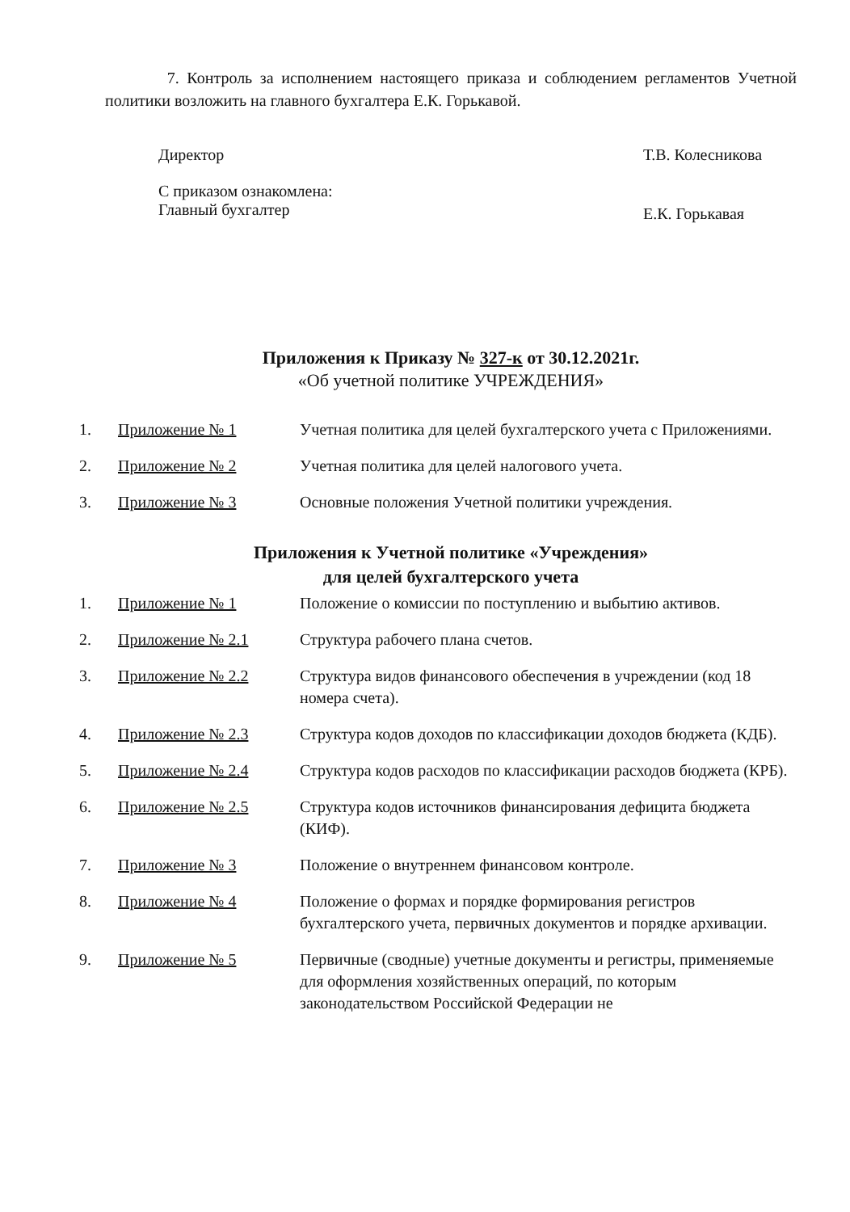7. Контроль за исполнением настоящего приказа и соблюдением регламентов Учетной политики возложить на главного бухгалтера Е.К. Горькавой.
| Директор | Т.В. Колесникова |
| С приказом ознакомлена: Главный бухгалтер | Е.К. Горькавая |
Приложения к Приказу № 327-к от 30.12.2021г.
«Об учетной политике УЧРЕЖДЕНИЯ»
| 1. | Приложение № 1 | Учетная политика для целей бухгалтерского учета с Приложениями. |
| 2. | Приложение № 2 | Учетная политика для целей налогового учета. |
| 3. | Приложение № 3 | Основные положения Учетной политики учреждения. |
Приложения к Учетной политике «Учреждения»
для целей бухгалтерского учета
| 1. | Приложение № 1 | Положение о комиссии по поступлению и выбытию активов. |
| 2. | Приложение № 2.1 | Структура рабочего плана счетов. |
| 3. | Приложение № 2.2 | Структура видов финансового обеспечения в учреждении (код 18 номера счета). |
| 4. | Приложение № 2.3 | Структура кодов доходов по классификации доходов бюджета (КДБ). |
| 5. | Приложение № 2.4 | Структура кодов расходов по классификации расходов бюджета (КРБ). |
| 6. | Приложение № 2.5 | Структура кодов источников финансирования дефицита бюджета (КИФ). |
| 7. | Приложение № 3 | Положение о внутреннем финансовом контроле. |
| 8. | Приложение № 4 | Положение о формах и порядке формирования регистров бухгалтерского учета, первичных документов и порядке архивации. |
| 9. | Приложение № 5 | Первичные (сводные) учетные документы и регистры, применяемые для оформления хозяйственных операций, по которым законодательством Российской Федерации не |